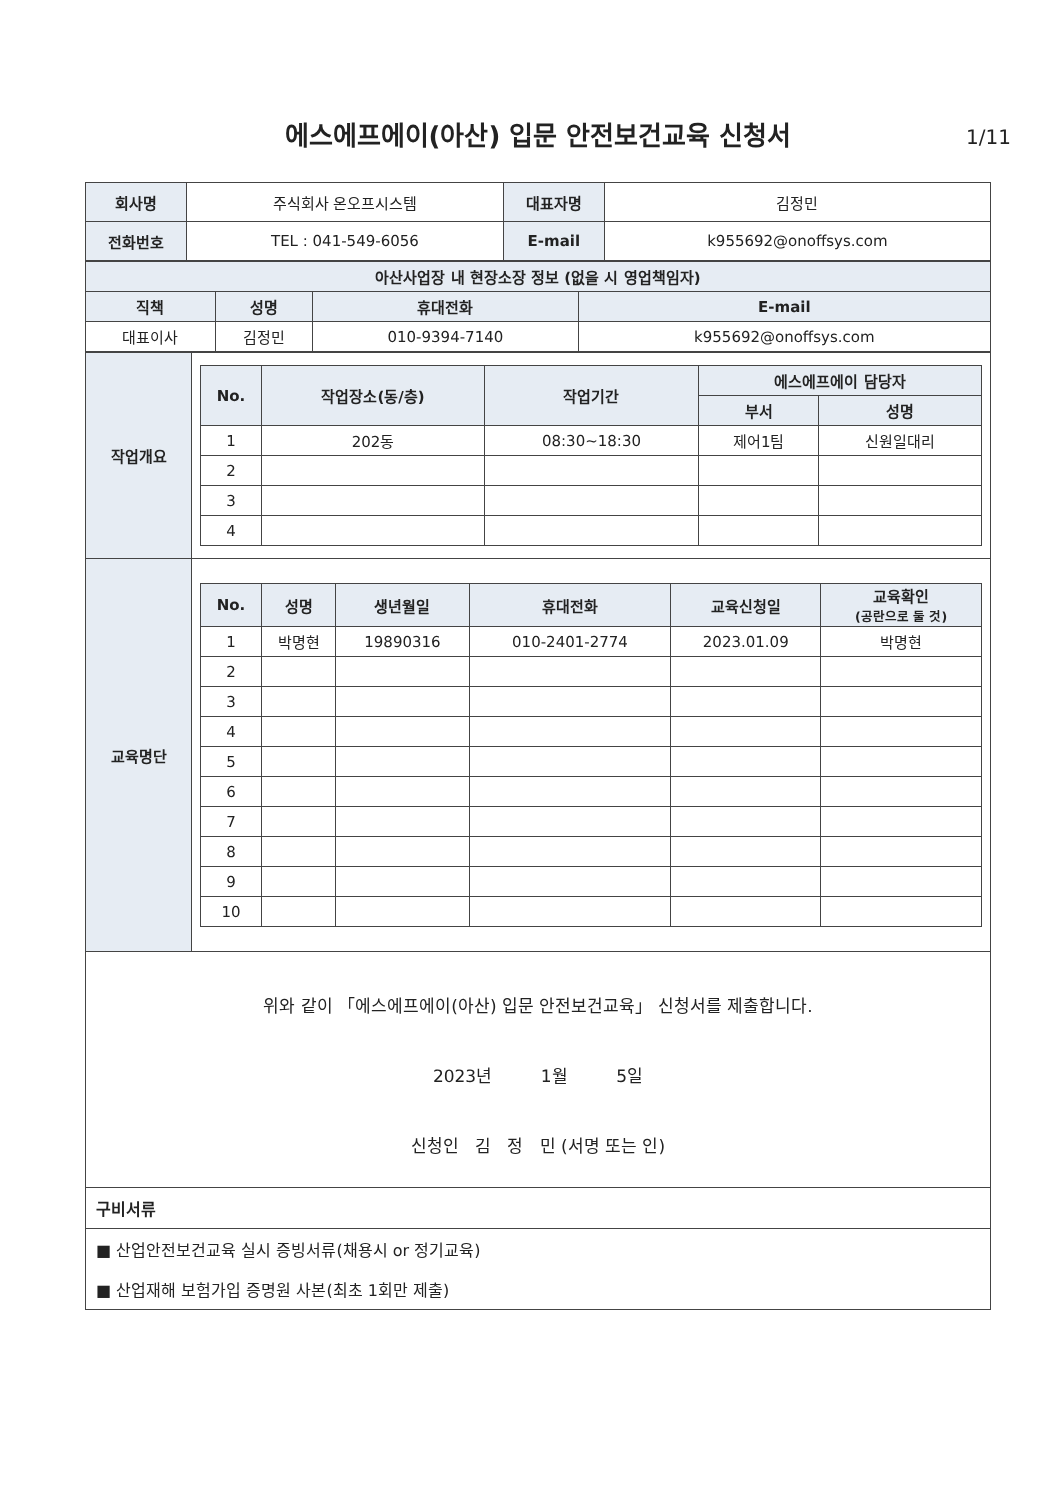에스에프에이(아산) 입문 안전보건교육 신청서 1/11
| 회사명 | 주식회사 온오프시스템 | 대표자명 | 김정민 |
| 전화번호 | TEL : 041-549-6056 | E-mail | k955692@onoffsys.com |
| 아산사업장 내 현장소장 정보 (없을 시 영업책임자) | | | |
| --- | --- | --- | --- |
| 직책 | 성명 | 휴대전화 | E-mail |
| 대표이사 | 김정민 | 010-9394-7140 | k955692@onoffsys.com |
| 작업개요 | / No. / 작업장소(동/층) / 작업기간 / 에스에프에이 담당자 / / / --- / --- / --- / --- / --- / / / / / 부서 / 성명 / / 1 / 202동 / 08:30~18:30 / 제어1팀 / 신원일대리 / / 2 / / / / / / 3 / / / / / / 4 / / / / / |
| 교육명단 | / No. / 성명 / 생년월일 / 휴대전화 / 교육신청일 / 교육확인 (공란으로 둘 것) / / --- / --- / --- / --- / --- / --- / / 1 / 박명현 / 19890316 / 010-2401-2774 / 2023.01.09 / 박명현 / / 2 / / / / / / / 3 / / / / / / / 4 / / / / / / / 5 / / / / / / / 6 / / / / / / / 7 / / / / / / / 8 / / / / / / / 9 / / / / / / / 10 / / / / / / |
위와 같이 「에스에프에이(아산) 입문 안전보건교육」 신청서를 제출합니다.
2023년 1월 5일
신청인 김 정 민 (서명 또는 인)
구비서류
■ 산업안전보건교육 실시 증빙서류(채용시 or 정기교육)
■ 산업재해 보험가입 증명원 사본(최초 1회만 제출)